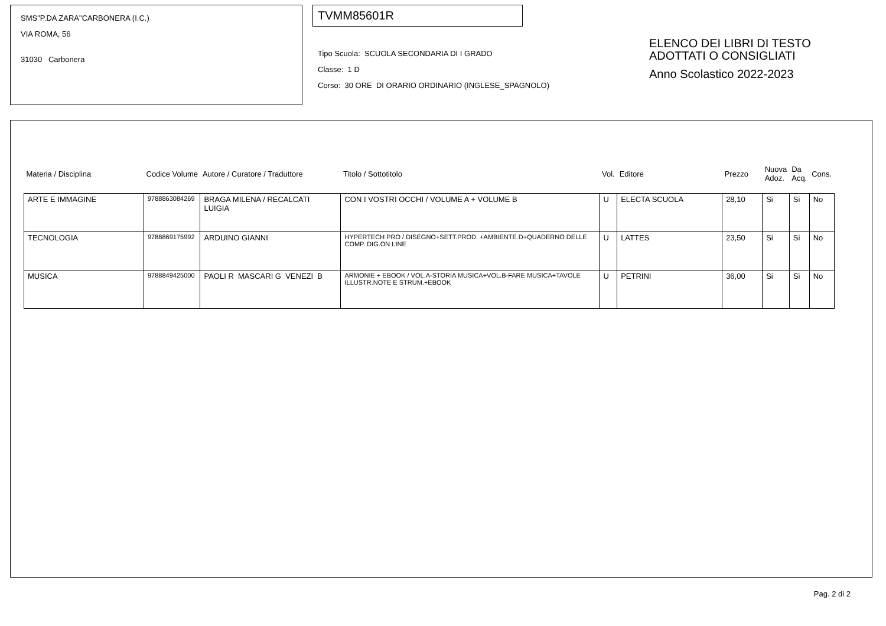SMS"P.DA ZARA"CARBONERA (I.C.)
VIA ROMA, 56
31030 Carbonera
TVMM85601R
Tipo Scuola: SCUOLA SECONDARIA DI I GRADO
Classe: 1 D
Corso: 30 ORE DI ORARIO ORDINARIO (INGLESE_SPAGNOLO)
ELENCO DEI LIBRI DI TESTO
ADOTTATI O CONSIGLIATI
Anno Scolastico 2022-2023
| Materia / Disciplina | Codice Volume | Autore / Curatore / Traduttore | Titolo / Sottotitolo | Vol. | Editore | Prezzo | Nuova Adoz. | Da Acq. | Cons. |
| --- | --- | --- | --- | --- | --- | --- | --- | --- | --- |
| ARTE E IMMAGINE | 9788863084269 | BRAGA MILENA / RECALCATI LUIGIA | CON I VOSTRI OCCHI / VOLUME A + VOLUME B | U | ELECTA SCUOLA | 28,10 | Si | Si | No |
| TECNOLOGIA | 9788869175992 | ARDUINO GIANNI | HYPERTECH PRO / DISEGNO+SETT.PROD. +AMBIENTE D+QUADERNO DELLE COMP. DIG.ON LINE | U | LATTES | 23,50 | Si | Si | No |
| MUSICA | 9788849425000 | PAOLI R MASCARI G VENEZI B | ARMONIE + EBOOK / VOL.A-STORIA MUSICA+VOL.B-FARE MUSICA+TAVOLE ILLUSTR.NOTE E STRUM.+EBOOK | U | PETRINI | 36,00 | Si | Si | No |
Pag. 2 di 2